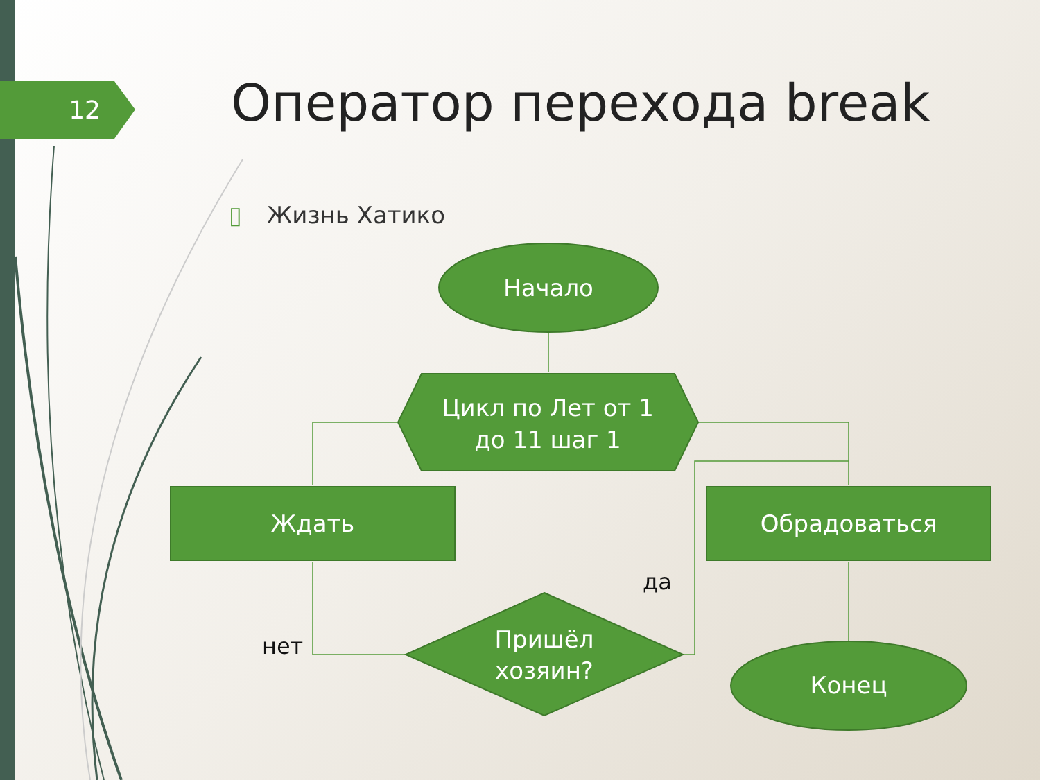12 Оператор перехода break
▯ Жизнь Хатико
Начало
Цикл по Лет от 1
до 11 шаг 1
Ждать Обрадоваться
Пришёл
хозяин?
Конец
да
нет